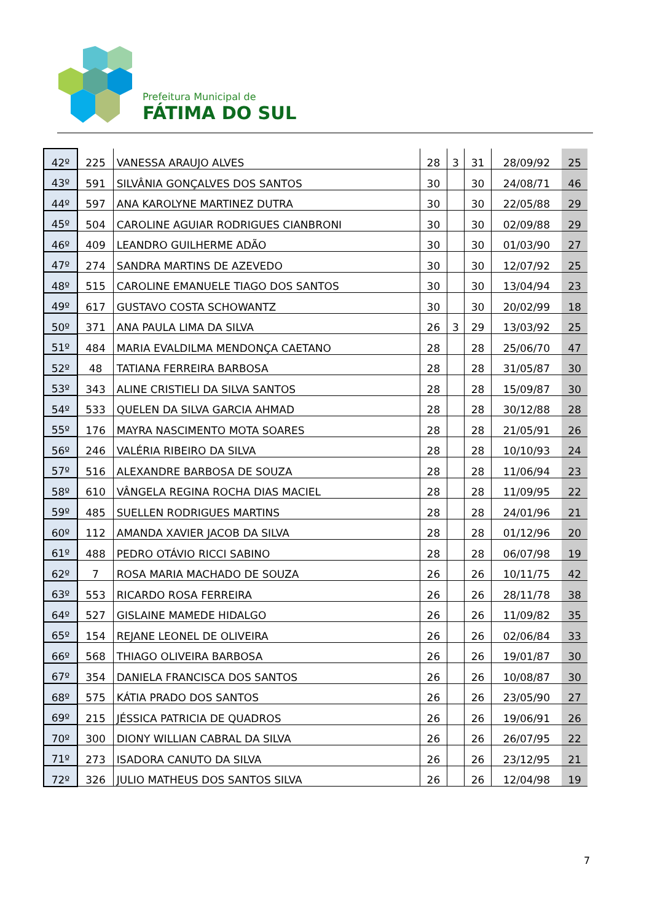Prefeitura Municipal de
FÁTIMA DO SUL
| 42º | 225 | VANESSA ARAUJO ALVES | 28 | 3 | 31 | 28/09/92 | 25 |
| 43º | 591 | SILVÂNIA GONÇALVES DOS SANTOS | 30 | | 30 | 24/08/71 | 46 |
| 44º | 597 | ANA KAROLYNE MARTINEZ DUTRA | 30 | | 30 | 22/05/88 | 29 |
| 45º | 504 | CAROLINE AGUIAR RODRIGUES CIANBRONI | 30 | | 30 | 02/09/88 | 29 |
| 46º | 409 | LEANDRO GUILHERME ADÃO | 30 | | 30 | 01/03/90 | 27 |
| 47º | 274 | SANDRA MARTINS DE AZEVEDO | 30 | | 30 | 12/07/92 | 25 |
| 48º | 515 | CAROLINE EMANUELE TIAGO DOS SANTOS | 30 | | 30 | 13/04/94 | 23 |
| 49º | 617 | GUSTAVO COSTA SCHOWANTZ | 30 | | 30 | 20/02/99 | 18 |
| 50º | 371 | ANA PAULA LIMA DA SILVA | 26 | 3 | 29 | 13/03/92 | 25 |
| 51º | 484 | MARIA EVALDILMA MENDONÇA CAETANO | 28 | | 28 | 25/06/70 | 47 |
| 52º | 48 | TATIANA FERREIRA BARBOSA | 28 | | 28 | 31/05/87 | 30 |
| 53º | 343 | ALINE CRISTIELI DA SILVA SANTOS | 28 | | 28 | 15/09/87 | 30 |
| 54º | 533 | QUELEN DA SILVA GARCIA AHMAD | 28 | | 28 | 30/12/88 | 28 |
| 55º | 176 | MAYRA NASCIMENTO MOTA SOARES | 28 | | 28 | 21/05/91 | 26 |
| 56º | 246 | VALÉRIA RIBEIRO DA SILVA | 28 | | 28 | 10/10/93 | 24 |
| 57º | 516 | ALEXANDRE BARBOSA DE SOUZA | 28 | | 28 | 11/06/94 | 23 |
| 58º | 610 | VÂNGELA REGINA ROCHA DIAS MACIEL | 28 | | 28 | 11/09/95 | 22 |
| 59º | 485 | SUELLEN RODRIGUES MARTINS | 28 | | 28 | 24/01/96 | 21 |
| 60º | 112 | AMANDA XAVIER JACOB DA SILVA | 28 | | 28 | 01/12/96 | 20 |
| 61º | 488 | PEDRO OTÁVIO RICCI SABINO | 28 | | 28 | 06/07/98 | 19 |
| 62º | 7 | ROSA MARIA MACHADO DE SOUZA | 26 | | 26 | 10/11/75 | 42 |
| 63º | 553 | RICARDO ROSA FERREIRA | 26 | | 26 | 28/11/78 | 38 |
| 64º | 527 | GISLAINE MAMEDE HIDALGO | 26 | | 26 | 11/09/82 | 35 |
| 65º | 154 | REJANE LEONEL DE OLIVEIRA | 26 | | 26 | 02/06/84 | 33 |
| 66º | 568 | THIAGO OLIVEIRA BARBOSA | 26 | | 26 | 19/01/87 | 30 |
| 67º | 354 | DANIELA FRANCISCA DOS SANTOS | 26 | | 26 | 10/08/87 | 30 |
| 68º | 575 | KÁTIA PRADO DOS SANTOS | 26 | | 26 | 23/05/90 | 27 |
| 69º | 215 | JÉSSICA PATRICIA DE QUADROS | 26 | | 26 | 19/06/91 | 26 |
| 70º | 300 | DIONY WILLIAN CABRAL DA SILVA | 26 | | 26 | 26/07/95 | 22 |
| 71º | 273 | ISADORA CANUTO DA SILVA | 26 | | 26 | 23/12/95 | 21 |
| 72º | 326 | JULIO MATHEUS DOS SANTOS SILVA | 26 | | 26 | 12/04/98 | 19 |
7